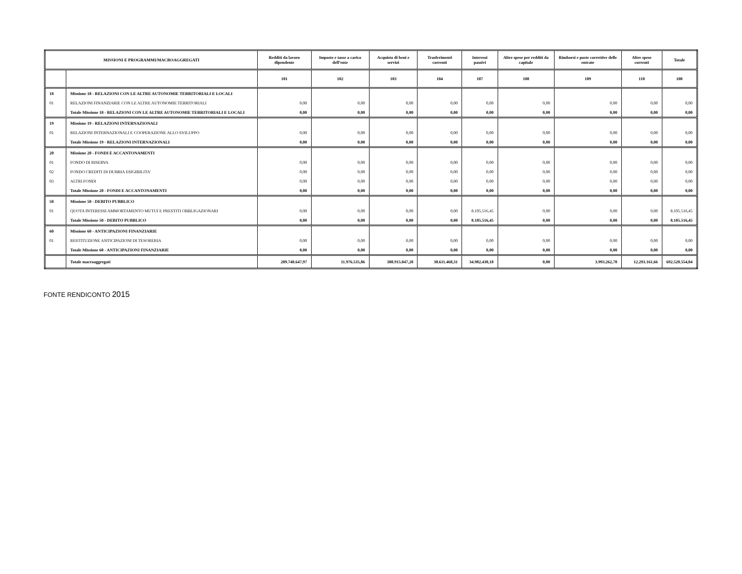| MISSIONI E PROGRAMMI/MACROAGGREGATI | | Redditi da lavoro dipendente | Imposte e tasse a carico dell’ente | Acquisto di beni e servizi | Trasferimenti correnti | Interessi passivi | Altre spese per redditi da capitale | Rimborsi e poste correttive delle entrate | Altre spese correnti | Totale |
| --- | --- | --- | --- | --- | --- | --- | --- | --- | --- | --- |
| | | 101 | 102 | 103 | 104 | 107 | 108 | 109 | 110 | 100 |
| 18 | Missione 18 - RELAZIONI CON LE ALTRE AUTONOMIE TERRITORIALI E LOCALI | | | | | | | | | |
| 01 | RELAZIONI FINANZIARIE CON LE ALTRE AUTONOMIE TERRITORIALI | 0,00 | 0,00 | 0,00 | 0,00 | 0,00 | 0,00 | 0,00 | 0,00 | 0,00 |
| | Totale Missione 18 - RELAZIONI CON LE ALTRE AUTONOMIE TERRITORIALI E LOCALI | 0,00 | 0,00 | 0,00 | 0,00 | 0,00 | 0,00 | 0,00 | 0,00 | 0,00 |
| 19 | Missione 19 - RELAZIONI INTERNAZIONALI | | | | | | | | | |
| 01 | RELAZIONI INTERNAZIONALI E COOPERAZIONE ALLO SVILUPPO | 0,00 | 0,00 | 0,00 | 0,00 | 0,00 | 0,00 | 0,00 | 0,00 | 0,00 |
| | Totale Missione 19 - RELAZIONI INTERNAZIONALI | 0,00 | 0,00 | 0,00 | 0,00 | 0,00 | 0,00 | 0,00 | 0,00 | 0,00 |
| 20 | Missione 20 - FONDI E ACCANTONAMENTI | | | | | | | | | |
| 01 | FONDO DI RISERVA | 0,00 | 0,00 | 0,00 | 0,00 | 0,00 | 0,00 | 0,00 | 0,00 | 0,00 |
| 02 | FONDO CREDITI DI DUBBIA ESIGIBILITA' | 0,00 | 0,00 | 0,00 | 0,00 | 0,00 | 0,00 | 0,00 | 0,00 | 0,00 |
| 03 | ALTRI FONDI | 0,00 | 0,00 | 0,00 | 0,00 | 0,00 | 0,00 | 0,00 | 0,00 | 0,00 |
| | Totale Missione 20 - FONDI E ACCANTONAMENTI | 0,00 | 0,00 | 0,00 | 0,00 | 0,00 | 0,00 | 0,00 | 0,00 | 0,00 |
| 50 | Missione 50 - DEBITO PUBBLICO | | | | | | | | | |
| 01 | QUOTA INTERESSI AMMORTAMENTO MUTUI E PRESTITI OBBLIGAZIONARI | 0,00 | 0,00 | 0,00 | 0,00 | 8.105.516,45 | 0,00 | 0,00 | 0,00 | 8.105.516,45 |
| | Totale Missione 50 - DEBITO PUBBLICO | 0,00 | 0,00 | 0,00 | 0,00 | 8.105.516,45 | 0,00 | 0,00 | 0,00 | 8.105.516,45 |
| 60 | Missione 60 - ANTICIPAZIONI FINANZIARIE | | | | | | | | | |
| 01 | RESTITUZIONE ANTICIPAZIONI DI TESORERIA | 0,00 | 0,00 | 0,00 | 0,00 | 0,00 | 0,00 | 0,00 | 0,00 | 0,00 |
| | Totale Missione 60 - ANTICIPAZIONI FINANZIARIE | 0,00 | 0,00 | 0,00 | 0,00 | 0,00 | 0,00 | 0,00 | 0,00 | 0,00 |
| | Totale macroaggregati | 209.748.647,97 | 11.976.535,86 | 388.915.047,28 | 30.611.468,31 | 34.982.430,18 | 0,00 | 3.993.262,78 | 12.293.161,66 | 692.520.554,04 |
FONTE RENDICONTO 2015